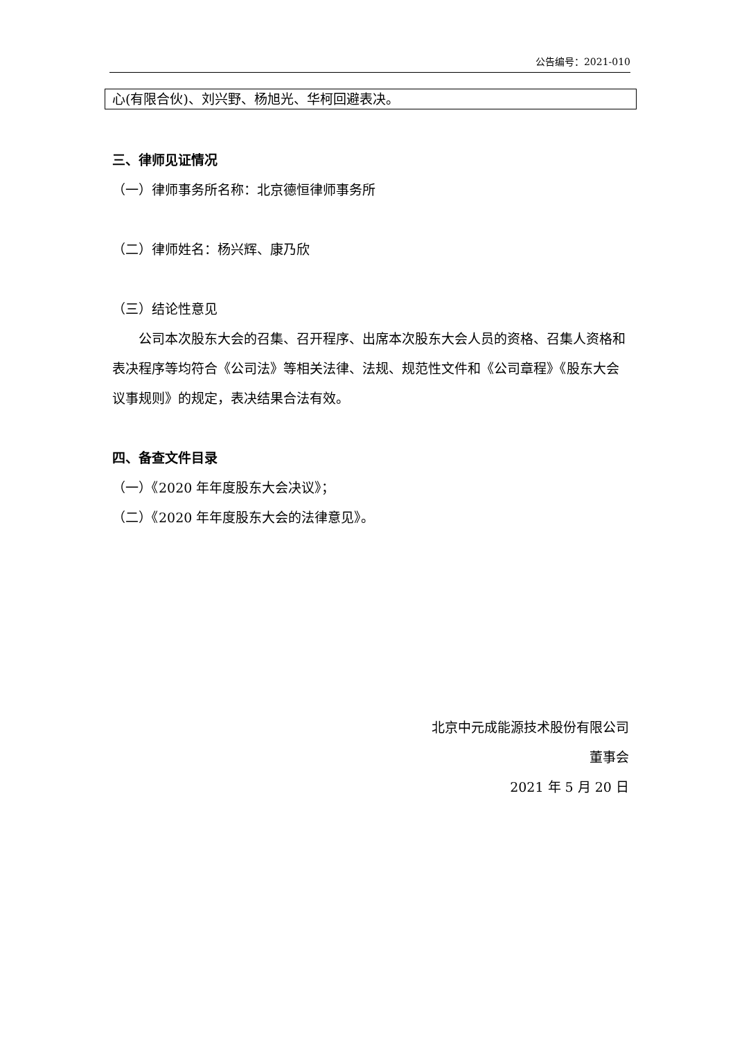公告编号：2021-010
| 心(有限合伙)、刘兴野、杨旭光、华柯回避表决。 |
三、律师见证情况
（一）律师事务所名称：北京德恒律师事务所
（二）律师姓名：杨兴辉、康乃欣
（三）结论性意见
公司本次股东大会的召集、召开程序、出席本次股东大会人员的资格、召集人资格和表决程序等均符合《公司法》等相关法律、法规、规范性文件和《公司章程》《股东大会议事规则》的规定，表决结果合法有效。
四、备查文件目录
（一）《2020 年年度股东大会决议》；
（二）《2020 年年度股东大会的法律意见》。
北京中元成能源技术股份有限公司
董事会
2021 年 5 月 20 日